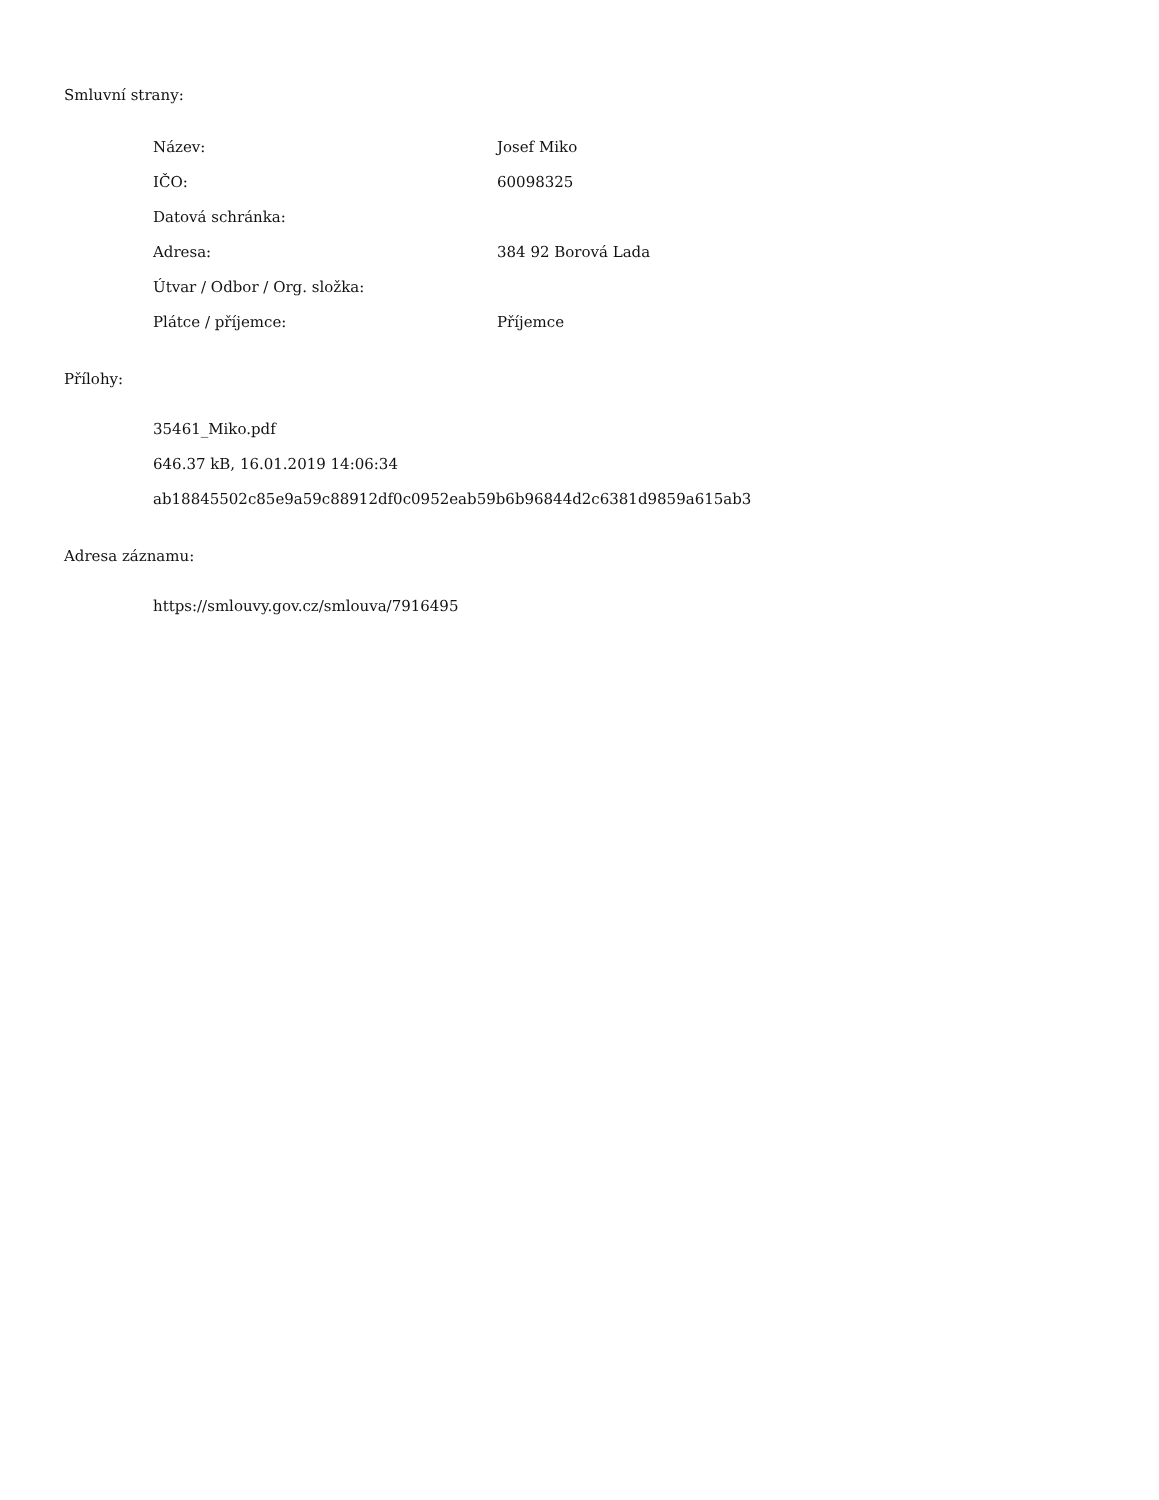Smluvní strany:
| Název: | Josef Miko |
| IČO: | 60098325 |
| Datová schránka: | |
| Adresa: | 384 92 Borová Lada |
| Útvar / Odbor / Org. složka: | |
| Plátce / příjemce: | Příjemce |
Přílohy:
35461_Miko.pdf
646.37 kB, 16.01.2019 14:06:34
ab18845502c85e9a59c88912df0c0952eab59b6b96844d2c6381d9859a615ab3
Adresa záznamu:
https://smlouvy.gov.cz/smlouva/7916495